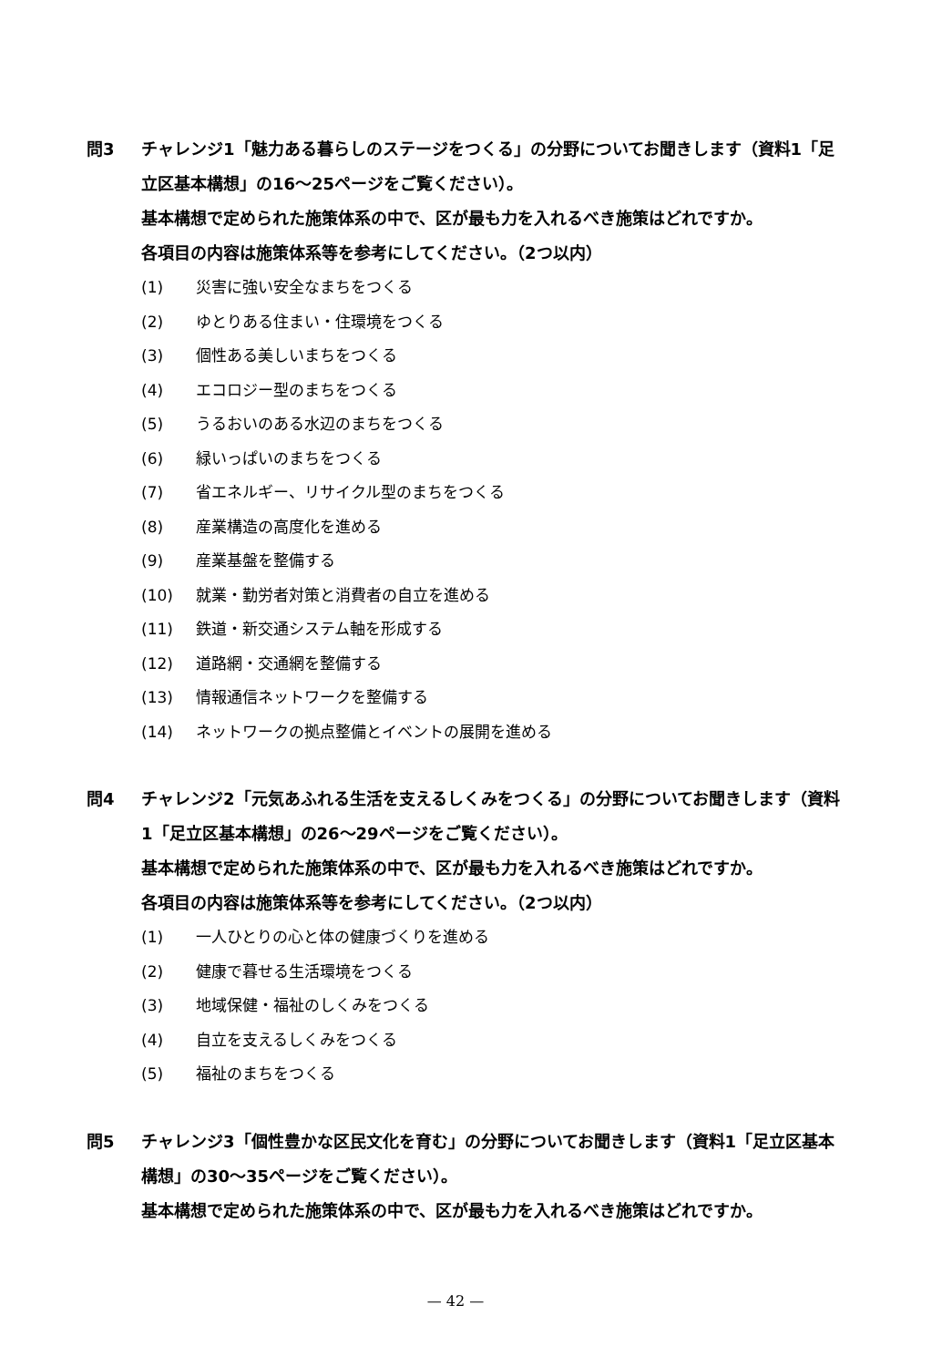問3 チャレンジ1「魅力ある暮らしのステージをつくる」の分野についてお聞きします（資料1「足立区基本構想」の16～25ページをご覧ください）。
基本構想で定められた施策体系の中で、区が最も力を入れるべき施策はどれですか。
各項目の内容は施策体系等を参考にしてください。（2つ以内）
(1) 災害に強い安全なまちをつくる
(2) ゆとりある住まい・住環境をつくる
(3) 個性ある美しいまちをつくる
(4) エコロジー型のまちをつくる
(5) うるおいのある水辺のまちをつくる
(6) 緑いっぱいのまちをつくる
(7) 省エネルギー、リサイクル型のまちをつくる
(8) 産業構造の高度化を進める
(9) 産業基盤を整備する
(10) 就業・勤労者対策と消費者の自立を進める
(11) 鉄道・新交通システム軸を形成する
(12) 道路網・交通網を整備する
(13) 情報通信ネットワークを整備する
(14) ネットワークの拠点整備とイベントの展開を進める
問4 チャレンジ2「元気あふれる生活を支えるしくみをつくる」の分野についてお聞きします（資料1「足立区基本構想」の26～29ページをご覧ください）。
基本構想で定められた施策体系の中で、区が最も力を入れるべき施策はどれですか。
各項目の内容は施策体系等を参考にしてください。（2つ以内）
(1) 一人ひとりの心と体の健康づくりを進める
(2) 健康で暮せる生活環境をつくる
(3) 地域保健・福祉のしくみをつくる
(4) 自立を支えるしくみをつくる
(5) 福祉のまちをつくる
問5 チャレンジ3「個性豊かな区民文化を育む」の分野についてお聞きします（資料1「足立区基本構想」の30～35ページをご覧ください）。
基本構想で定められた施策体系の中で、区が最も力を入れるべき施策はどれですか。
— 42 —